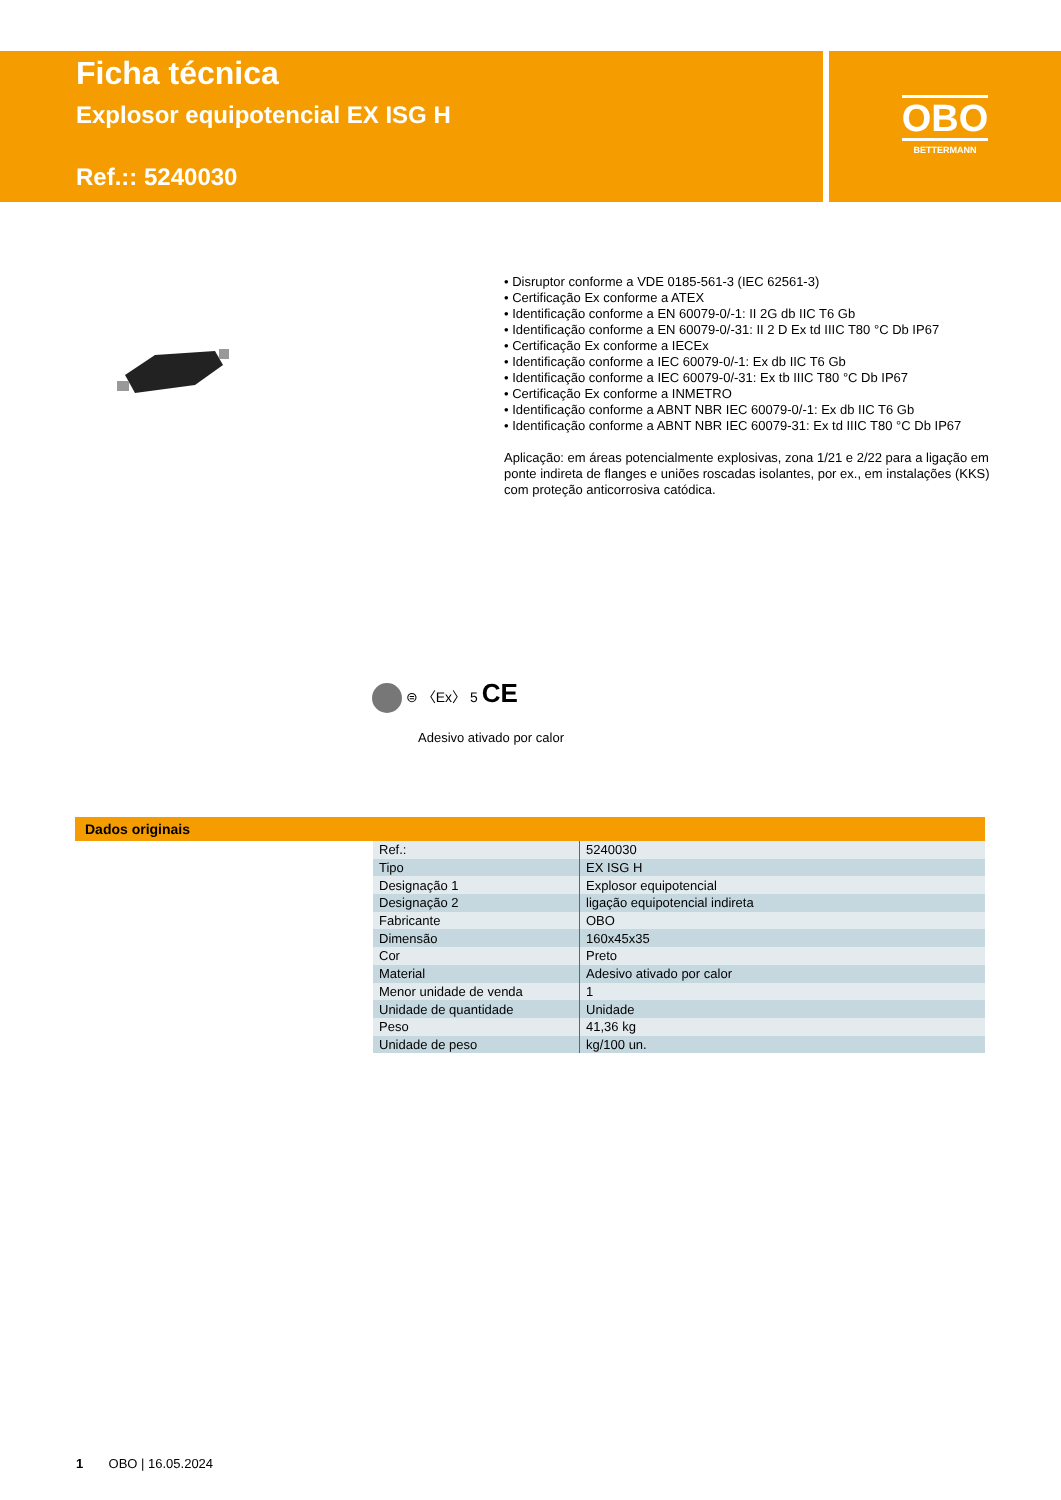Ficha técnica
Explosor equipotencial EX ISG H
Ref.:: 5240030
OBO
BETTERMANN
• Disruptor conforme a VDE 0185-561-3 (IEC 62561-3)
• Certificação Ex conforme a ATEX
• Identificação conforme a EN 60079-0/-1: II 2G db IIC T6 Gb
• Identificação conforme a EN 60079-0/-31: II 2 D Ex td IIIC T80 °C Db IP67
• Certificação Ex conforme a IECEx
• Identificação conforme a IEC 60079-0/-1: Ex db IIC T6 Gb
• Identificação conforme a IEC 60079-0/-31: Ex tb IIIC T80 °C Db IP67
• Certificação Ex conforme a INMETRO
• Identificação conforme a ABNT NBR IEC 60079-0/-1: Ex db IIC T6 Gb
• Identificação conforme a ABNT NBR IEC 60079-31: Ex td IIIC T80 °C Db IP67
Aplicação: em áreas potencialmente explosivas, zona 1/21 e 2/22 para a ligação em ponte indireta de flanges e uniões roscadas isolantes, por ex., em instalações (KKS) com proteção anticorrosiva catódica.
⊜ 〈Ex〉 5 CE
Adesivo ativado por calor
Dados originais
| Ref.: | 5240030 |
| Tipo | EX ISG H |
| Designação 1 | Explosor equipotencial |
| Designação 2 | ligação equipotencial indireta |
| Fabricante | OBO |
| Dimensão | 160x45x35 |
| Cor | Preto |
| Material | Adesivo ativado por calor |
| Menor unidade de venda | 1 |
| Unidade de quantidade | Unidade |
| Peso | 41,36 kg |
| Unidade de peso | kg/100 un. |
1 OBO | 16.05.2024